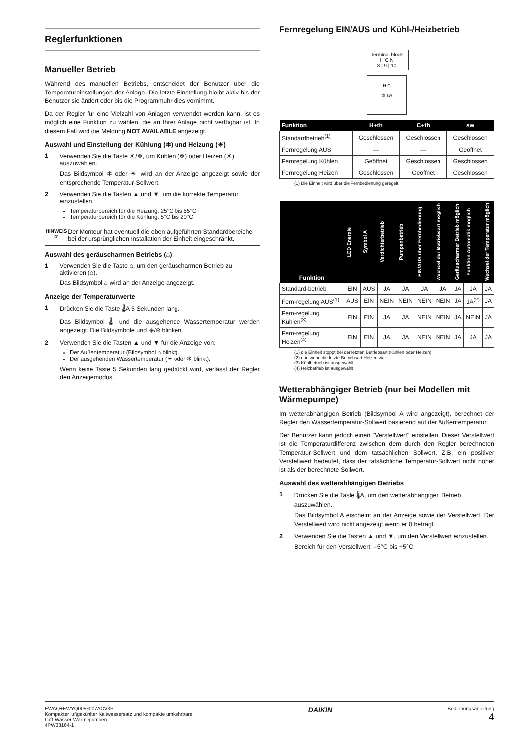Reglerfunktionen
Manueller Betrieb
Während des manuellen Betriebs, entscheidet der Benutzer über die Temperatureinstellungen der Anlage. Die letzte Einstellung bleibt aktiv bis der Benutzer sie ändert oder bis die Programmuhr dies vornimmt.
Da der Regler für eine Vielzahl von Anlagen verwendet werden kann, ist es möglich eine Funktion zu wählen, die an Ihrer Anlage nicht verfügbar ist. In diesem Fall wird die Meldung NOT AVAILABLE angezeigt.
Auswahl und Einstellung der Kühlung (❄) und Heizung (☀)
1 Verwenden Sie die Taste ☀/❄, um Kühlen (❄) oder Heizen (☀) auszuwählen.
Das Bildsymbol ❄ oder ☀ wird an der Anzeige angezeigt sowie der entsprechende Temperatur-Sollwert.
2 Verwenden Sie die Tasten ▲ und ▼, um die korrekte Temperatur einzustellen.
Temperaturbereich für die Heizung: 25°C bis 55°C
Temperaturbereich für die Kühlung: 5°C bis 20°C
HINWEIS
☞
Der Monteur hat eventuell die oben aufgeführten Standardbereiche bei der ursprünglichen Installation der Einheit eingeschränkt.
Auswahl des geräuscharmen Betriebs (⌂)
1 Verwenden Sie die Taste ⌂, um den geräuscharmen Betrieb zu aktivieren (⌂).
Das Bildsymbol ⌂ wird an der Anzeige angezeigt.
Anzeige der Temperaturwerte
1 Drücken Sie die Taste 🌡A 5 Sekunden lang.
Das Bildsymbol 🌡 und die ausgehende Wassertemperatur werden angezeigt. Die Bildsymbole und ☀/❄ blinken.
2 Verwenden Sie die Tasten ▲ und ▼ für die Anzeige von:
Der Außentemperatur (Bildsymbol ⌂ blinkt).
Der ausgehenden Wassertemperatur (☀ oder ❄ blinkt).
Wenn keine Taste 5 Sekunden lang gedrückt wird, verlässt der Regler den Anzeigemodus.
Fernregelung EIN/AUS und Kühl-/Heizbetrieb
Terminal block
H C N
8 | 9 | 10
H C
th sw
| Funktion | H+th | C+th | sw |
| --- | --- | --- | --- |
| Standardbetrieb<sup>(1)</sup> | Geschlossen | Geschlossen | Geschlossen |
| Fernregelung AUS | — | — | Geöffnet |
| Fernregelung Kühlen | Geöffnet | Geschlossen | Geschlossen |
| Fernregelung Heizen | Geschlossen | Geöffnet | Geschlossen |
(1) Die Einheit wird über die Fernbedienung geregelt.
| Funktion | LED Energie | Symbol A | Verdichterbetrieb | Pumpenbetrieb | EIN/AUS über Fernbedienung | Wechsel der Betriebsart möglich | Geräuscharmer Betrieb möglich | Funktion Automatik möglich | Wechsel der Temperatur möglich |
| --- | --- | --- | --- | --- | --- | --- | --- | --- | --- |
| Standard-betrieb | EIN | AUS | JA | JA | JA | JA | JA | JA | JA |
| Fern-regelung AUS<sup>(1)</sup> | AUS | EIN | NEIN | NEIN | NEIN | NEIN | JA | JA<sup>(2)</sup> | JA |
| Fern-regelung Kühlen<sup>(3)</sup> | EIN | EIN | JA | JA | NEIN | NEIN | JA | NEIN | JA |
| Fern-regelung Heizen<sup>(4)</sup> | EIN | EIN | JA | JA | NEIN | NEIN | JA | JA | JA |
(1) die Einheit stoppt bei der letzten Betriebsart (Kühlen oder Heizen)
(2) nur, wenn die letzte Betriebsart Heizen war
(3) Kühlbetrieb ist ausgewählt
(4) Heizbetrieb ist ausgewählt
Wetterabhängiger Betrieb (nur bei Modellen mit Wärmepumpe)
Im wetterabhängigen Betrieb (Bildsymbol A wird angezeigt), berechnet der Regler den Wassertemperatur-Sollwert basierend auf der Außentemperatur.
Der Benutzer kann jedoch einen "Verstellwert" einstellen. Dieser Verstellwert ist die Temperaturdifferenz zwischen dem durch den Regler berechneten Temperatur-Sollwert und dem tatsächlichen Sollwert. Z.B. ein positiver Verstellwert bedeutet, dass der tatsächliche Temperatur-Sollwert nicht höher ist als der berechnete Sollwert.
Auswahl des wetterabhängigen Betriebs
1 Drücken Sie die Taste 🌡A, um den wetterabhängigen Betrieb auszuwählen.
Das Bildsymbol A erscheint an der Anzeige sowie der Verstellwert. Der Verstellwert wird nicht angezeigt wenn er 0 beträgt.
2 Verwenden Sie die Tasten ▲ und ▼, um den Verstellwert einzustellen.
Bereich für den Verstellwert: –5°C bis +5°C
EWAQ+EWYQ005~007ACV3P
Kompakter luftgekühlter Kaltwassersatz und kompakte umkehrbare
Luft-Wasser-Wärmepumpen
4PW33164-1
DAIKIN
Bedienungsanleitung
4